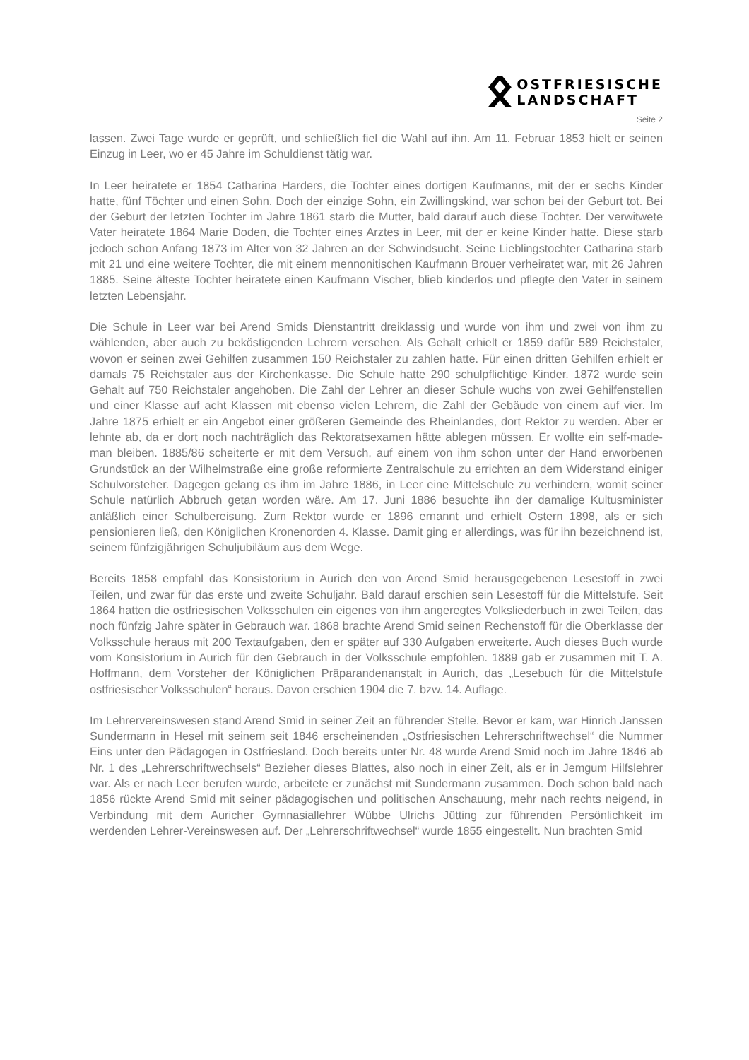ᛟ
OSTFRIESISCHE
LANDSCHAFT
Seite 2
lassen. Zwei Tage wurde er geprüft, und schließlich fiel die Wahl auf ihn. Am 11. Februar 1853 hielt er seinen Einzug in Leer, wo er 45 Jahre im Schuldienst tätig war.
In Leer heiratete er 1854 Catharina Harders, die Tochter eines dortigen Kaufmanns, mit der er sechs Kinder hatte, fünf Töchter und einen Sohn. Doch der einzige Sohn, ein Zwillingskind, war schon bei der Geburt tot. Bei der Geburt der letzten Tochter im Jahre 1861 starb die Mutter, bald darauf auch diese Tochter. Der verwitwete Vater heiratete 1864 Marie Doden, die Tochter eines Arztes in Leer, mit der er keine Kinder hatte. Diese starb jedoch schon Anfang 1873 im Alter von 32 Jahren an der Schwindsucht. Seine Lieblingstochter Catharina starb mit 21 und eine weitere Tochter, die mit einem mennonitischen Kaufmann Brouer verheiratet war, mit 26 Jahren 1885. Seine älteste Tochter heiratete einen Kaufmann Vischer, blieb kinderlos und pflegte den Vater in seinem letzten Lebensjahr.
Die Schule in Leer war bei Arend Smids Dienstantritt dreiklassig und wurde von ihm und zwei von ihm zu wählenden, aber auch zu beköstigenden Lehrern versehen. Als Gehalt erhielt er 1859 dafür 589 Reichstaler, wovon er seinen zwei Gehilfen zusammen 150 Reichstaler zu zahlen hatte. Für einen dritten Gehilfen erhielt er damals 75 Reichstaler aus der Kirchenkasse. Die Schule hatte 290 schulpflichtige Kinder. 1872 wurde sein Gehalt auf 750 Reichstaler angehoben. Die Zahl der Lehrer an dieser Schule wuchs von zwei Gehilfenstellen und einer Klasse auf acht Klassen mit ebenso vielen Lehrern, die Zahl der Gebäude von einem auf vier. Im Jahre 1875 erhielt er ein Angebot einer größeren Gemeinde des Rheinlandes, dort Rektor zu werden. Aber er lehnte ab, da er dort noch nachträglich das Rektoratsexamen hätte ablegen müssen. Er wollte ein self-made-man bleiben. 1885/86 scheiterte er mit dem Versuch, auf einem von ihm schon unter der Hand erworbenen Grundstück an der Wilhelmstraße eine große reformierte Zentralschule zu errichten an dem Widerstand einiger Schulvorsteher. Dagegen gelang es ihm im Jahre 1886, in Leer eine Mittelschule zu verhindern, womit seiner Schule natürlich Abbruch getan worden wäre. Am 17. Juni 1886 besuchte ihn der damalige Kultusminister anläßlich einer Schulbereisung. Zum Rektor wurde er 1896 ernannt und erhielt Ostern 1898, als er sich pensionieren ließ, den Königlichen Kronenorden 4. Klasse. Damit ging er allerdings, was für ihn bezeichnend ist, seinem fünfzigjährigen Schuljubiläum aus dem Wege.
Bereits 1858 empfahl das Konsistorium in Aurich den von Arend Smid herausgegebenen Lesestoff in zwei Teilen, und zwar für das erste und zweite Schuljahr. Bald darauf erschien sein Lesestoff für die Mittelstufe. Seit 1864 hatten die ostfriesischen Volksschulen ein eigenes von ihm angeregtes Volksliederbuch in zwei Teilen, das noch fünfzig Jahre später in Gebrauch war. 1868 brachte Arend Smid seinen Rechenstoff für die Oberklasse der Volksschule heraus mit 200 Textaufgaben, den er später auf 330 Aufgaben erweiterte. Auch dieses Buch wurde vom Konsistorium in Aurich für den Gebrauch in der Volksschule empfohlen. 1889 gab er zusammen mit T. A. Hoffmann, dem Vorsteher der Königlichen Präparandenanstalt in Aurich, das „Lesebuch für die Mittelstufe ostfriesischer Volksschulen“ heraus. Davon erschien 1904 die 7. bzw. 14. Auflage.
Im Lehrervereinswesen stand Arend Smid in seiner Zeit an führender Stelle. Bevor er kam, war Hinrich Janssen Sundermann in Hesel mit seinem seit 1846 erscheinenden „Ostfriesischen Lehrerschriftwechsel“ die Nummer Eins unter den Pädagogen in Ostfriesland. Doch bereits unter Nr. 48 wurde Arend Smid noch im Jahre 1846 ab Nr. 1 des „Lehrerschriftwechsels“ Bezieher dieses Blattes, also noch in einer Zeit, als er in Jemgum Hilfslehrer war. Als er nach Leer berufen wurde, arbeitete er zunächst mit Sundermann zusammen. Doch schon bald nach 1856 rückte Arend Smid mit seiner pädagogischen und politischen Anschauung, mehr nach rechts neigend, in Verbindung mit dem Auricher Gymnasiallehrer Wübbe Ulrichs Jütting zur führenden Persönlichkeit im werdenden Lehrer-Vereinswesen auf. Der „Lehrerschriftwechsel“ wurde 1855 eingestellt. Nun brachten Smid